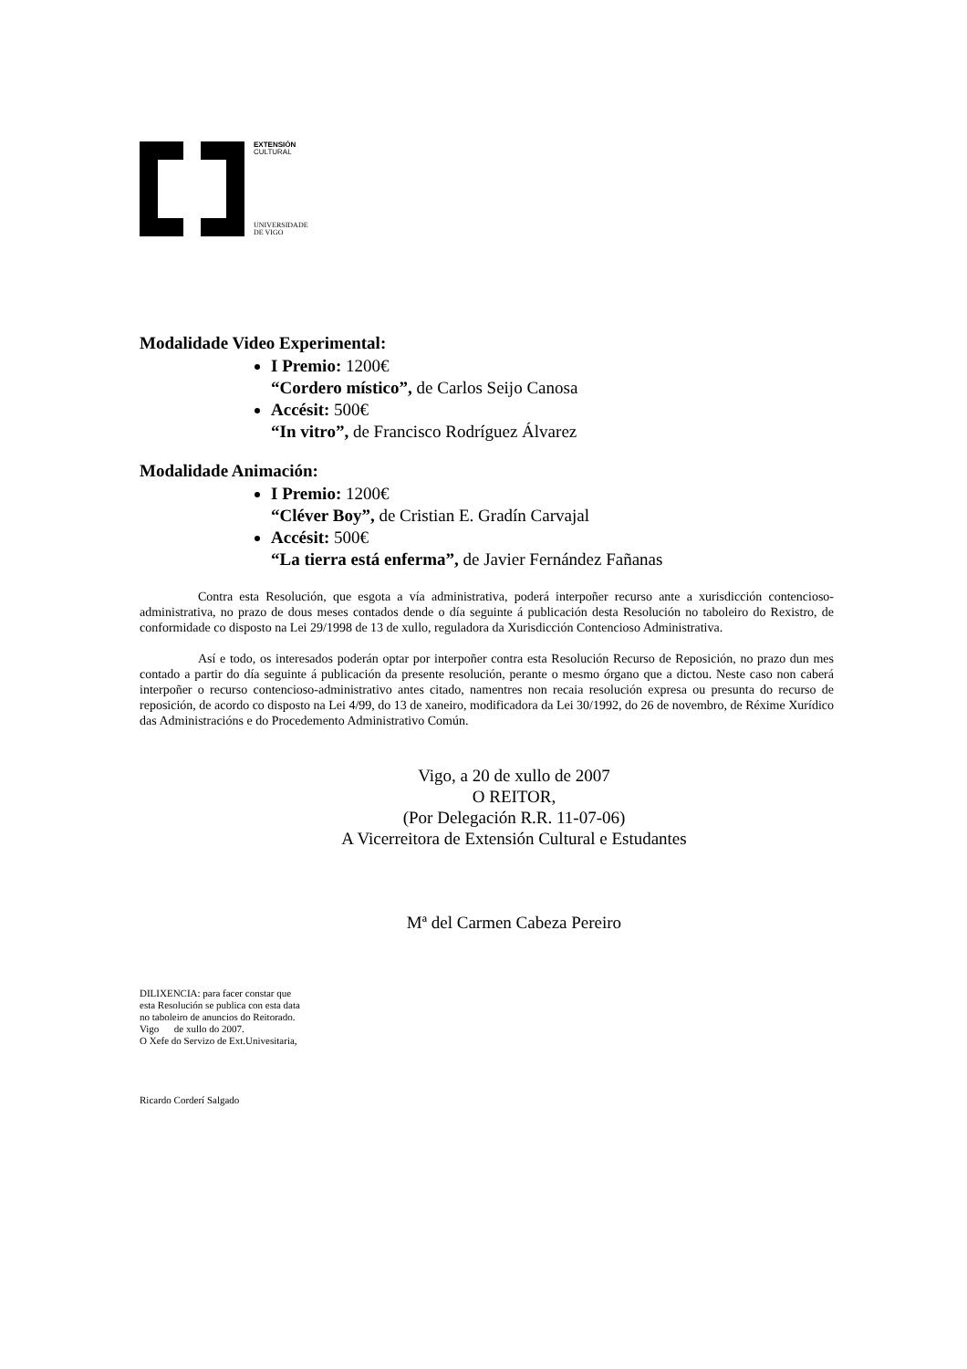EXTENSIÓN
CULTURAL
UNIVERSIDADE
DE VIGO
Modalidade Video Experimental:
I Premio: 1200€
“Cordero místico”, de Carlos Seijo Canosa
Accésit: 500€
“In vitro”, de Francisco Rodríguez Álvarez
Modalidade Animación:
I Premio: 1200€
“Cléver Boy”, de Cristian E. Gradín Carvajal
Accésit: 500€
“La tierra está enferma”, de Javier Fernández Fañanas
Contra esta Resolución, que esgota a vía administrativa, poderá interpoñer recurso ante a xurisdicción contencioso-administrativa, no prazo de dous meses contados dende o día seguinte á publicación desta Resolución no taboleiro do Rexistro, de conformidade co disposto na Lei 29/1998 de 13 de xullo, reguladora da Xurisdicción Contencioso Administrativa.
Así e todo, os interesados poderán optar por interpoñer contra esta Resolución Recurso de Reposición, no prazo dun mes contado a partir do día seguinte á publicación da presente resolución, perante o mesmo órgano que a dictou. Neste caso non caberá interpoñer o recurso contencioso-administrativo antes citado, namentres non recaia resolución expresa ou presunta do recurso de reposición, de acordo co disposto na Lei 4/99, do 13 de xaneiro, modificadora da Lei 30/1992, do 26 de novembro, de Réxime Xurídico das Administracións e do Procedemento Administrativo Común.
Vigo, a 20 de xullo de 2007
O REITOR,
(Por Delegación R.R. 11-07-06)
A Vicerreitora de Extensión Cultural e Estudantes
Mª del Carmen Cabeza Pereiro
DILIXENCIA: para facer constar que
esta Resolución se publica con esta data
no taboleiro de anuncios do Reitorado.
Vigo de xullo do 2007.
O Xefe do Servizo de Ext.Univesitaria,
Ricardo Corderí Salgado